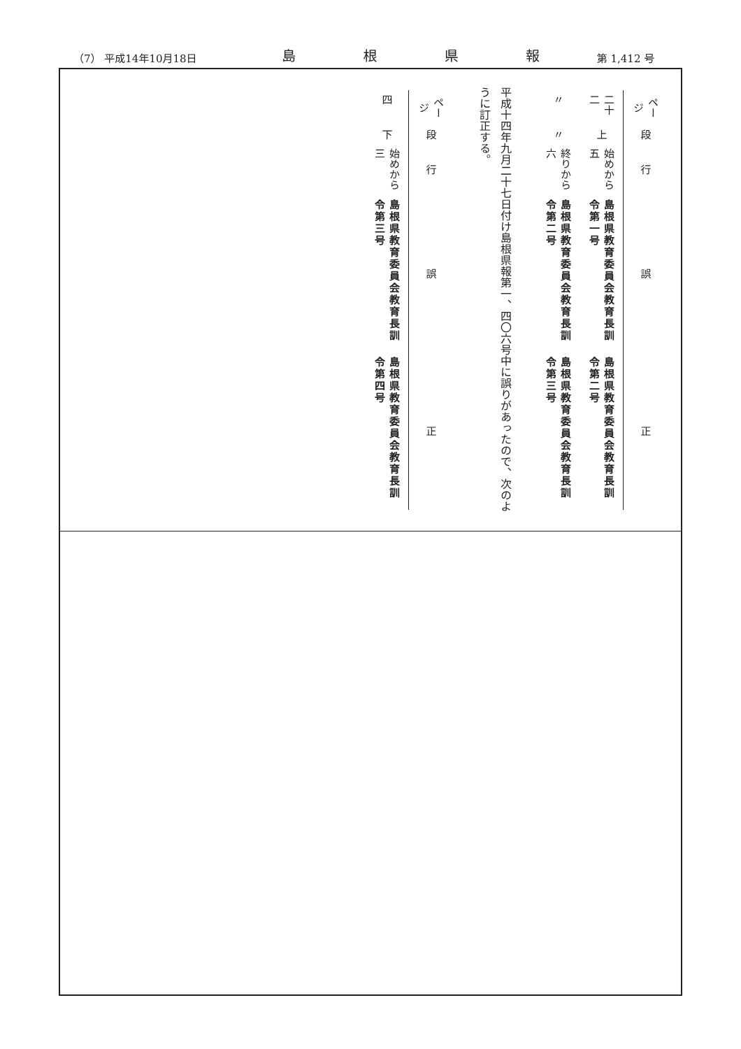（7） 平成14年10月18日
島根県報
第 1,412 号
| ページ | 段 | 行 | 誤 | 正 |
| --- | --- | --- | --- | --- |
| 二十二 | 上 | 始めから五 | 島根県教育委員会教育長訓令第一号 | 島根県教育委員会教育長訓令第二号 |
| 〃 | 〃 | 終りから六 | 島根県教育委員会教育長訓令第二号 | 島根県教育委員会教育長訓令第三号 |
平成十四年九月二十七日付け島根県報第一、四〇六号中に誤りがあったので、次のように訂正する。
| ページ | 段 | 行 | 誤 | 正 |
| --- | --- | --- | --- | --- |
| 四 | 下 | 始めから三 | 島根県教育委員会教育長訓令第三号 | 島根県教育委員会教育長訓令第四号 |